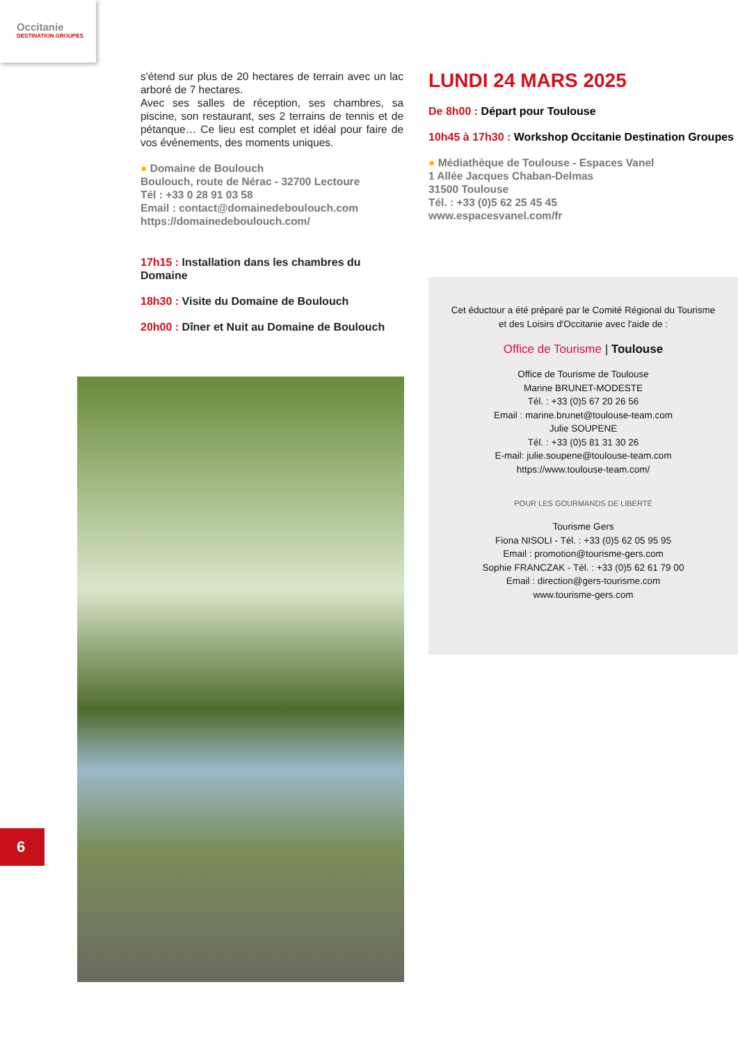Occitanie
DESTINATION GROUPES
s'étend sur plus de 20 hectares de terrain avec un lac arboré de 7 hectares.
Avec ses salles de réception, ses chambres, sa piscine, son restaurant, ses 2 terrains de tennis et de pétanque… Ce lieu est complet et idéal pour faire de vos événements, des moments uniques.
● Domaine de Boulouch
Boulouch, route de Nérac - 32700 Lectoure
Tél : +33 0 28 91 03 58
Email : contact@domainedeboulouch.com
https://domainedeboulouch.com/
17h15 : Installation dans les chambres du Domaine
18h30 : Visite du Domaine de Boulouch
20h00 : Dîner et Nuit au Domaine de Boulouch
LUNDI 24 MARS 2025
De 8h00 : Départ pour Toulouse
10h45 à 17h30 : Workshop Occitanie Destination Groupes
● Médiathèque de Toulouse - Espaces Vanel
1 Allée Jacques Chaban-Delmas
31500 Toulouse
Tél. : +33 (0)5 62 25 45 45
www.espacesvanel.com/fr
Cet éductour a été préparé par le Comité Régional du Tourisme
et des Loisirs d'Occitanie avec l'aide de :
Office de Tourisme | Toulouse
Office de Tourisme de Toulouse
Marine BRUNET-MODESTE
Tél. : +33 (0)5 67 20 26 56
Email : marine.brunet@toulouse-team.com
Julie SOUPENE
Tél. : +33 (0)5 81 31 30 26
E-mail: julie.soupene@toulouse-team.com
https://www.toulouse-team.com/
POUR LES GOURMANDS DE LIBERTÉ
Tourisme Gers
Fiona NISOLI - Tél. : +33 (0)5 62 05 95 95
Email : promotion@tourisme-gers.com
Sophie FRANCZAK - Tél. : +33 (0)5 62 61 79 00
Email : direction@gers-tourisme.com
www.tourisme-gers.com
6